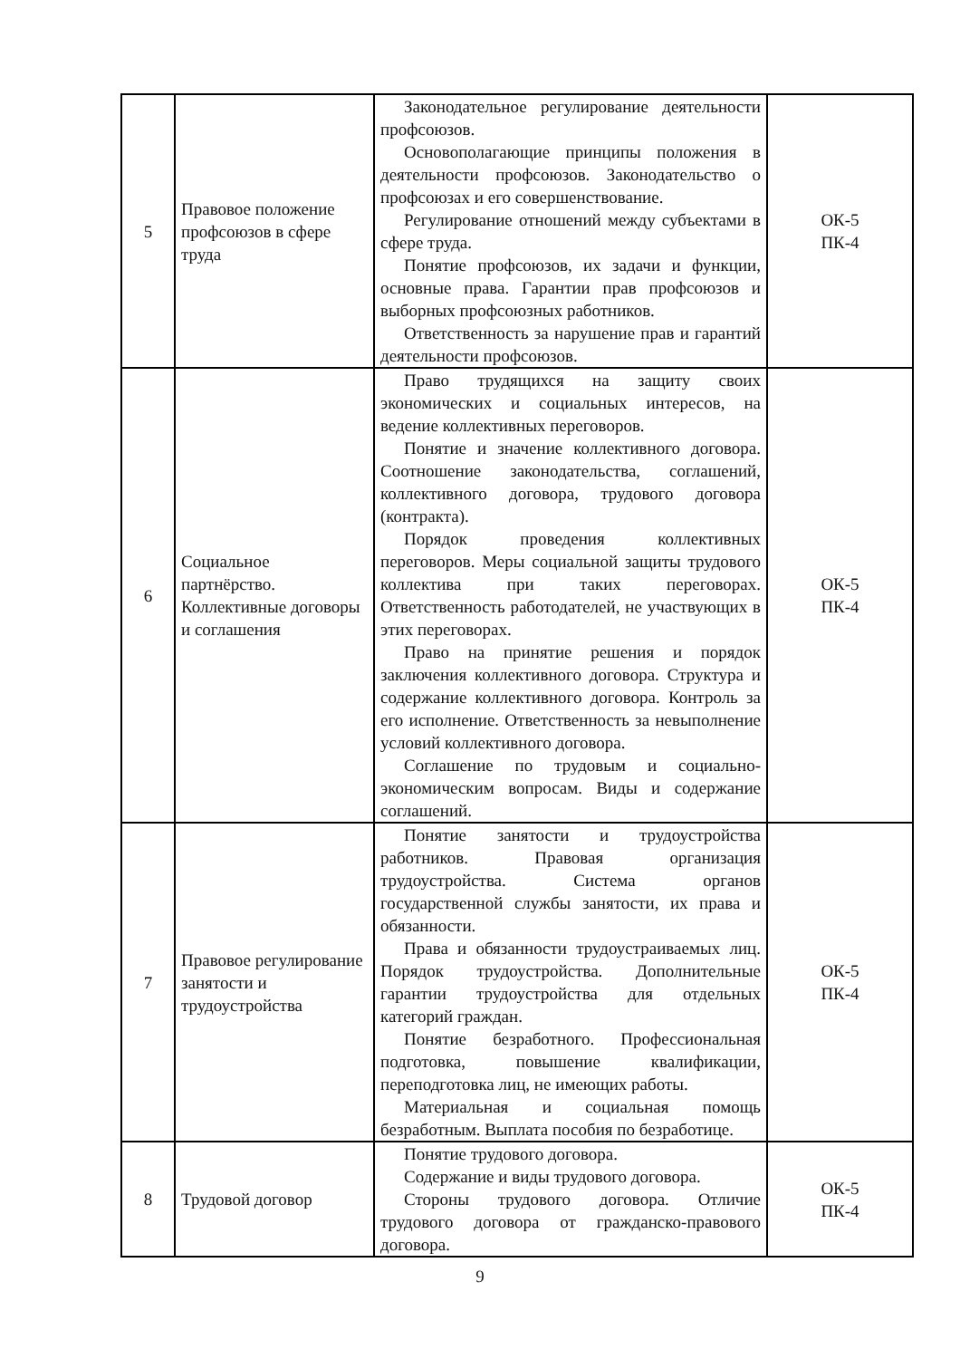| 5 | Правовое положение профсоюзов в сфере труда | Законодательное регулирование деятельности профсоюзов. Основополагающие принципы положения в деятельности профсоюзов. Законодательство о профсоюзах и его совершенствование. Регулирование отношений между субъектами в сфере труда. Понятие профсоюзов, их задачи и функции, основные права. Гарантии прав профсоюзов и выборных профсоюзных работников. Ответственность за нарушение прав и гарантий деятельности профсоюзов. | ОК-5 ПК-4 |
| 6 | Социальное партнёрство. Коллективные договоры и соглашения | Право трудящихся на защиту своих экономических и социальных интересов, на ведение коллективных переговоров. Понятие и значение коллективного договора. Соотношение законодательства, соглашений, коллективного договора, трудового договора (контракта). Порядок проведения коллективных переговоров. Меры социальной защиты трудового коллектива при таких переговорах. Ответственность работодателей, не участвующих в этих переговорах. Право на принятие решения и порядок заключения коллективного договора. Структура и содержание коллективного договора. Контроль за его исполнение. Ответственность за невыполнение условий коллективного договора. Соглашение по трудовым и социально-экономическим вопросам. Виды и содержание соглашений. | ОК-5 ПК-4 |
| 7 | Правовое регулирование занятости и трудоустройства | Понятие занятости и трудоустройства работников. Правовая организация трудоустройства. Система органов государственной службы занятости, их права и обязанности. Права и обязанности трудоустраиваемых лиц. Порядок трудоустройства. Дополнительные гарантии трудоустройства для отдельных категорий граждан. Понятие безработного. Профессиональная подготовка, повышение квалификации, переподготовка лиц, не имеющих работы. Материальная и социальная помощь безработным. Выплата пособия по безработице. | ОК-5 ПК-4 |
| 8 | Трудовой договор | Понятие трудового договора. Содержание и виды трудового договора. Стороны трудового договора. Отличие трудового договора от гражданско-правового договора. | ОК-5 ПК-4 |
9